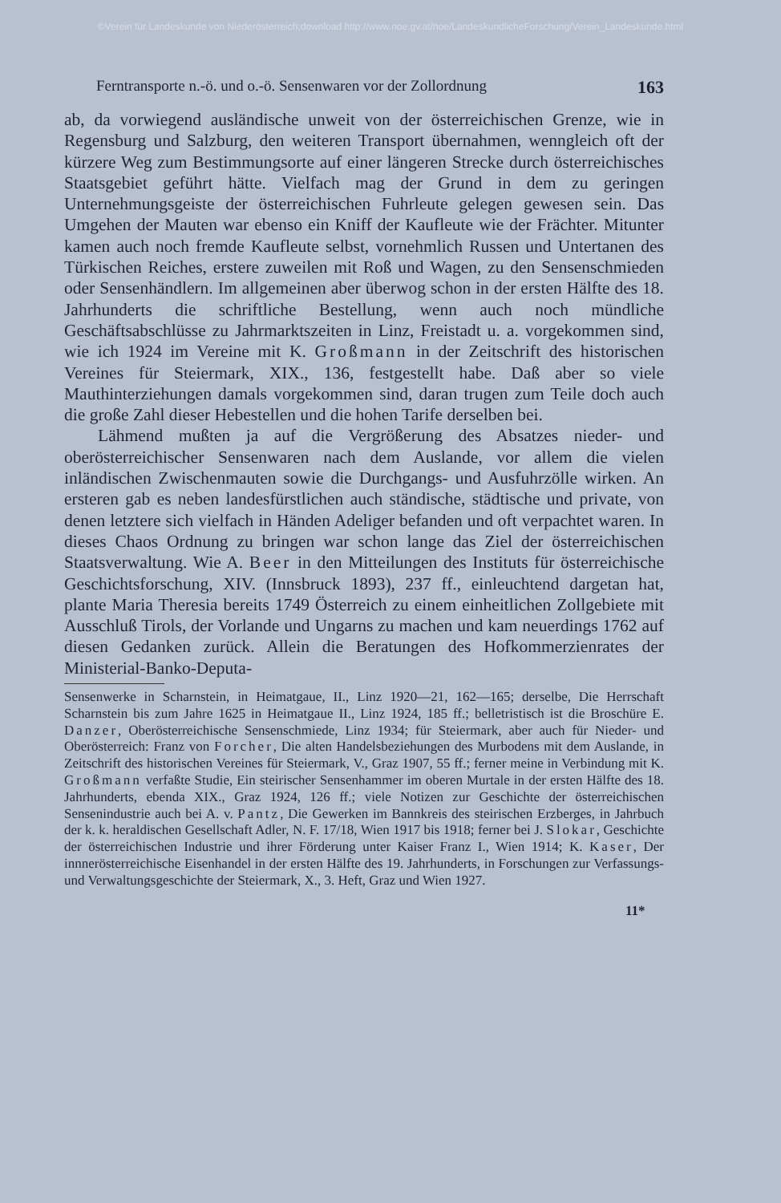©Verein für Landeskunde von Niederösterreich;download http://www.noe.gv.at/noe/LandeskundlicheForschung/Verein_Landeskunde.html
Ferntransporte n.-ö. und o.-ö. Sensenwaren vor der Zollordnung 163
ab, da vorwiegend ausländische unweit von der österreichischen Grenze, wie in Regensburg und Salzburg, den weiteren Transport übernahmen, wenngleich oft der kürzere Weg zum Bestimmungsorte auf einer längeren Strecke durch österreichisches Staatsgebiet geführt hätte. Vielfach mag der Grund in dem zu geringen Unternehmungsgeiste der österreichischen Fuhrleute gelegen gewesen sein. Das Umgehen der Mauten war ebenso ein Kniff der Kaufleute wie der Frächter. Mitunter kamen auch noch fremde Kaufleute selbst, vornehmlich Russen und Untertanen des Türkischen Reiches, erstere zuweilen mit Roß und Wagen, zu den Sensenschmieden oder Sensenhändlern. Im allgemeinen aber überwog schon in der ersten Hälfte des 18. Jahrhunderts die schriftliche Bestellung, wenn auch noch mündliche Geschäftsabschlüsse zu Jahrmarktszeiten in Linz, Freistadt u. a. vorgekommen sind, wie ich 1924 im Vereine mit K. Großmann in der Zeitschrift des historischen Vereines für Steiermark, XIX., 136, festgestellt habe. Daß aber so viele Mauthinterziehungen damals vorgekommen sind, daran trugen zum Teile doch auch die große Zahl dieser Hebestellen und die hohen Tarife derselben bei.
Lähmend mußten ja auf die Vergrößerung des Absatzes nieder- und oberösterreichischer Sensenwaren nach dem Auslande, vor allem die vielen inländischen Zwischenmauten sowie die Durchgangs- und Ausfuhrzölle wirken. An ersteren gab es neben landesfürstlichen auch ständische, städtische und private, von denen letztere sich vielfach in Händen Adeliger befanden und oft verpachtet waren. In dieses Chaos Ordnung zu bringen war schon lange das Ziel der österreichischen Staatsverwaltung. Wie A. Beer in den Mitteilungen des Instituts für österreichische Geschichtsforschung, XIV. (Innsbruck 1893), 237 ff., einleuchtend dargetan hat, plante Maria Theresia bereits 1749 Österreich zu einem einheitlichen Zollgebiete mit Ausschluß Tirols, der Vorlande und Ungarns zu machen und kam neuerdings 1762 auf diesen Gedanken zurück. Allein die Beratungen des Hofkommerzienrates der Ministerial-Banko-Deputa-
Sensenwerke in Scharnstein, in Heimatgaue, II., Linz 1920—21, 162—165; derselbe, Die Herrschaft Scharnstein bis zum Jahre 1625 in Heimatgaue II., Linz 1924, 185 ff.; belletristisch ist die Broschüre E. Danzer, Oberösterreichische Sensenschmiede, Linz 1934; für Steiermark, aber auch für Nieder- und Oberösterreich: Franz von Forcher, Die alten Handelsbeziehungen des Murbodens mit dem Auslande, in Zeitschrift des historischen Vereines für Steiermark, V., Graz 1907, 55 ff.; ferner meine in Verbindung mit K. Großmann verfaßte Studie, Ein steirischer Sensenhammer im oberen Murtale in der ersten Hälfte des 18. Jahrhunderts, ebenda XIX., Graz 1924, 126 ff.; viele Notizen zur Geschichte der österreichischen Sensenindustrie auch bei A. v. Pantz, Die Gewerken im Bannkreis des steirischen Erzberges, in Jahrbuch der k. k. heraldischen Gesellschaft Adler, N. F. 17/18, Wien 1917 bis 1918; ferner bei J. Slokar, Geschichte der österreichischen Industrie und ihrer Förderung unter Kaiser Franz I., Wien 1914; K. Kaser, Der innnerösterreichische Eisenhandel in der ersten Hälfte des 19. Jahrhunderts, in Forschungen zur Verfassungs- und Verwaltungsgeschichte der Steiermark, X., 3. Heft, Graz und Wien 1927.
11*